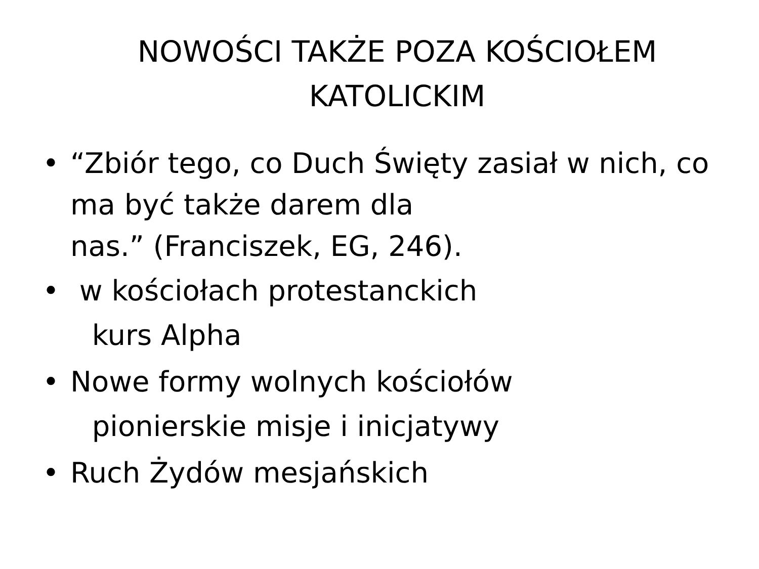NOWOŚCI TAKŻE POZA KOŚCIOŁEM KATOLICKIM
• “Zbiór tego, co Duch Święty zasiał w nich, co ma być także darem dla
nas.” (Franciszek, EG, 246).
• w kościołach protestanckich
kurs Alpha
• Nowe formy wolnych kościołów
pionierskie misje i inicjatywy
• Ruch Żydów mesjańskich